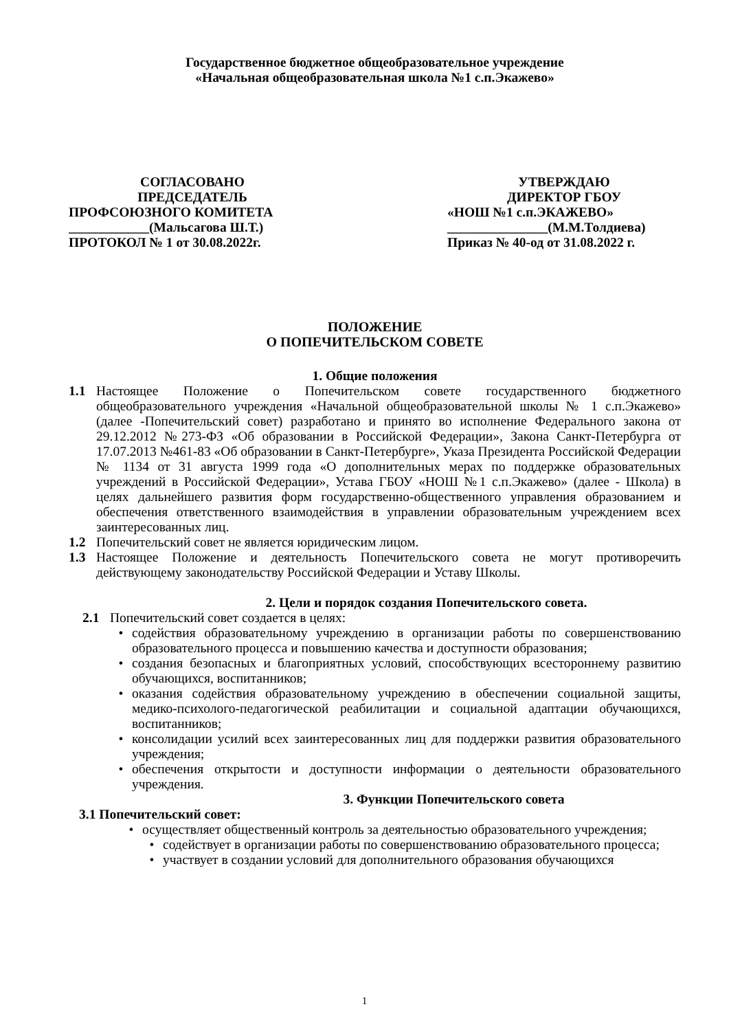Государственное бюджетное общеобразовательное учреждение
«Начальная общеобразовательная школа №1 с.п.Экажево»
СОГЛАСОВАНО
ПРЕДСЕДАТЕЛЬ
ПРОФСОЮЗНОГО КОМИТЕТА
____________(Мальсагова Ш.Т.)
ПРОТОКОЛ № 1 от 30.08.2022г.
УТВЕРЖДАЮ
ДИРЕКТОР ГБОУ
«НОШ №1 с.п.ЭКАЖЕВО»
_______________(М.М.Толдиева)
Приказ № 40-од от 31.08.2022 г.
ПОЛОЖЕНИЕ
О ПОПЕЧИТЕЛЬСКОМ СОВЕТЕ
1. Общие положения
1.1 Настоящее Положение о Попечительском совете государственного бюджетного общеобразовательного учреждения «Начальной общеобразовательной школы № 1 с.п.Экажево» (далее -Попечительский совет) разработано и принято во исполнение Федерального закона от 29.12.2012 №273-ФЗ «Об образовании в Российской Федерации», Закона Санкт-Петербурга от 17.07.2013 №461-83 «Об образовании в Санкт-Петербурге», Указа Президента Российской Федерации № 1134 от 31 августа 1999 года «О дополнительных мерах по поддержке образовательных учреждений в Российской Федерации», Устава ГБОУ «НОШ №1 с.п.Экажево» (далее - Школа) в целях дальнейшего развития форм государственно-общественного управления образованием и обеспечения ответственного взаимодействия в управлении образовательным учреждением всех заинтересованных лиц.
1.2 Попечительский совет не является юридическим лицом.
1.3 Настоящее Положение и деятельность Попечительского совета не могут противоречить действующему законодательству Российской Федерации и Уставу Школы.
2. Цели и порядок создания Попечительского совета.
2.1 Попечительский совет создается в целях:
• содействия образовательному учреждению в организации работы по совершенствованию образовательного процесса и повышению качества и доступности образования;
• создания безопасных и благоприятных условий, способствующих всестороннему развитию обучающихся, воспитанников;
• оказания содействия образовательному учреждению в обеспечении социальной защиты, медико-психолого-педагогической реабилитации и социальной адаптации обучающихся, воспитанников;
• консолидации усилий всех заинтересованных лиц для поддержки развития образовательного учреждения;
• обеспечения открытости и доступности информации о деятельности образовательного учреждения.
3. Функции Попечительского совета
3.1 Попечительский совет:
• осуществляет общественный контроль за деятельностью образовательного учреждения;
• содействует в организации работы по совершенствованию образовательного процесса;
• участвует в создании условий для дополнительного образования обучающихся
1